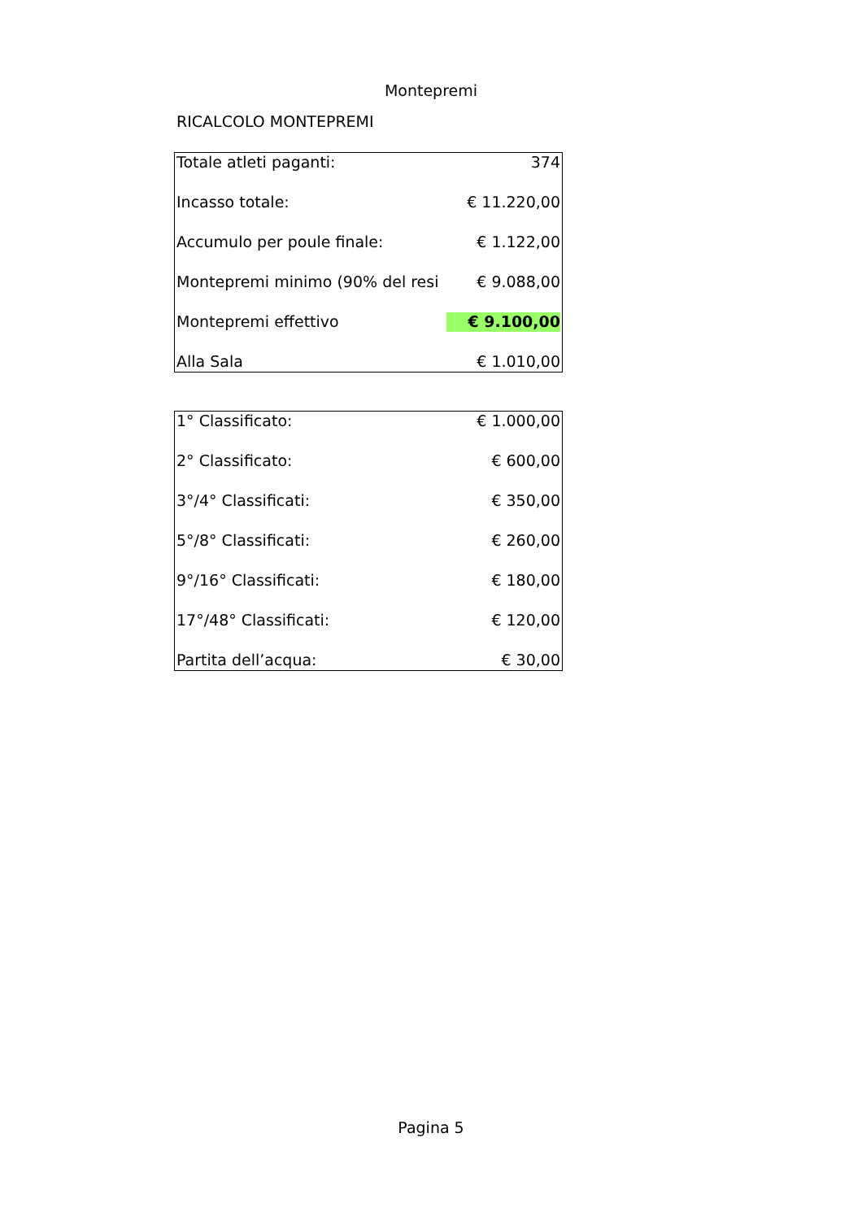Montepremi
RICALCOLO MONTEPREMI
| Totale atleti paganti: | 374 |
| Incasso totale: | € 11.220,00 |
| Accumulo per poule finale: | € 1.122,00 |
| Montepremi minimo (90% del resi | € 9.088,00 |
| Montepremi effettivo | € 9.100,00 |
| Alla Sala | € 1.010,00 |
| 1° Classificato: | € 1.000,00 |
| 2° Classificato: | € 600,00 |
| 3°/4° Classificati: | € 350,00 |
| 5°/8° Classificati: | € 260,00 |
| 9°/16° Classificati: | € 180,00 |
| 17°/48° Classificati: | € 120,00 |
| Partita dell’acqua: | € 30,00 |
Pagina 5